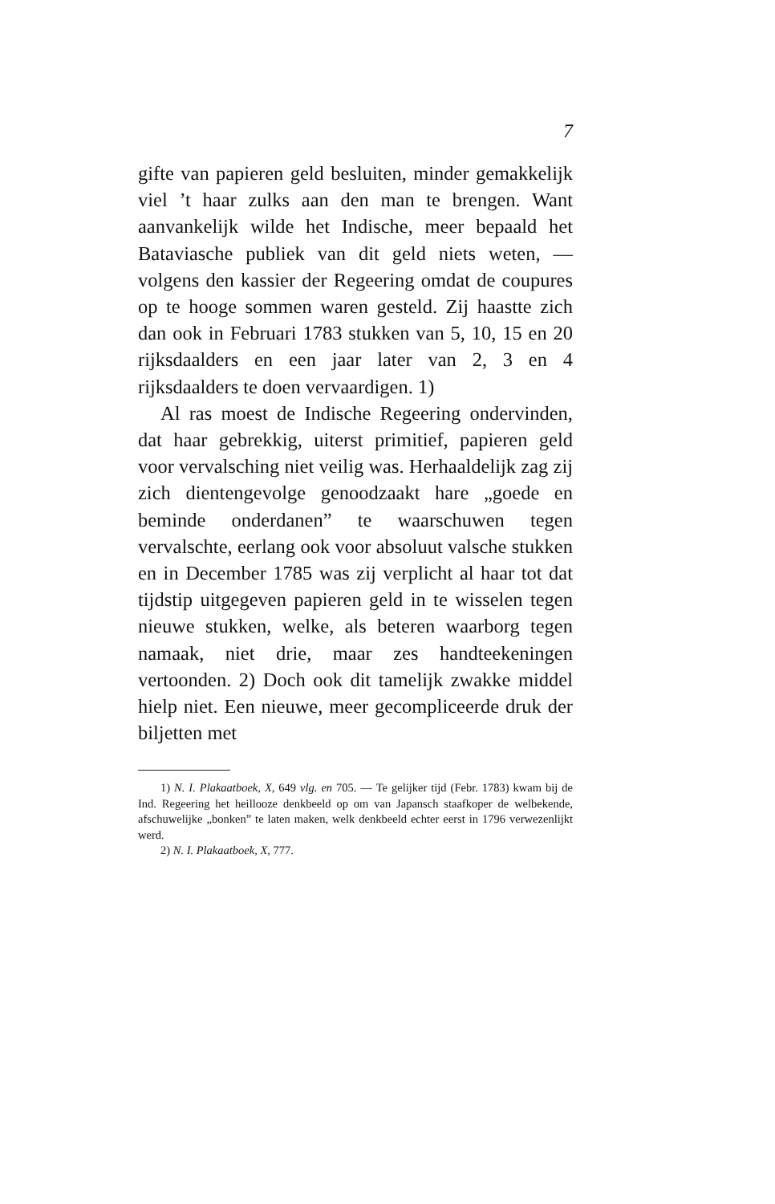7
gifte van papieren geld besluiten, minder gemakkelijk viel ’t haar zulks aan den man te brengen. Want aanvankelijk wilde het Indische, meer bepaald het Bataviasche publiek van dit geld niets weten, — volgens den kassier der Regeering omdat de coupures op te hooge sommen waren gesteld. Zij haastte zich dan ook in Februari 1783 stukken van 5, 10, 15 en 20 rijksdaalders en een jaar later van 2, 3 en 4 rijksdaalders te doen vervaardigen. 1)
Al ras moest de Indische Regeering ondervinden, dat haar gebrekkig, uiterst primitief, papieren geld voor vervalsching niet veilig was. Herhaaldelijk zag zij zich dientengevolge genoodzaakt hare „goede en beminde onderdanen” te waarschuwen tegen vervalschte, eerlang ook voor absoluut valsche stukken en in December 1785 was zij verplicht al haar tot dat tijdstip uitgegeven papieren geld in te wisselen tegen nieuwe stukken, welke, als beteren waarborg tegen namaak, niet drie, maar zes handteekeningen vertoonden. 2) Doch ook dit tamelijk zwakke middel hielp niet. Een nieuwe, meer gecompliceerde druk der biljetten met
1) N. I. Plakaatboek, X, 649 vlg. en 705. — Te gelijker tijd (Febr. 1783) kwam bij de Ind. Regeering het heillooze denkbeeld op om van Japansch staafkoper de welbekende, afschuwelijke „bonken” te laten maken, welk denkbeeld echter eerst in 1796 verwezenlijkt werd.
2) N. I. Plakaatboek, X, 777.